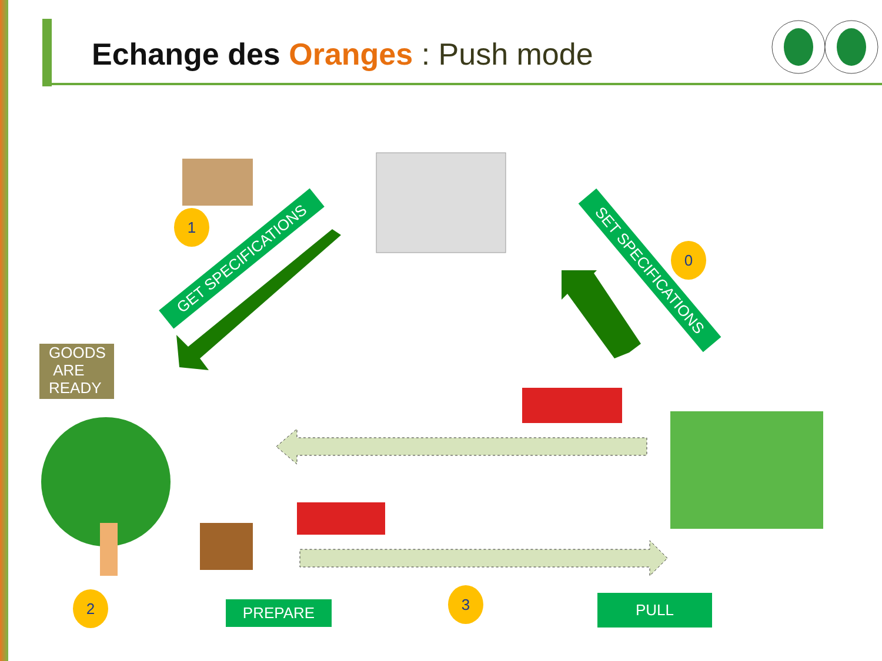Echange des Oranges : Push mode
GET SPECIFICATIONS
SET SPECIFICATIONS
1
0
2 3
GOODS
ARE
READY
PREPARE PULL